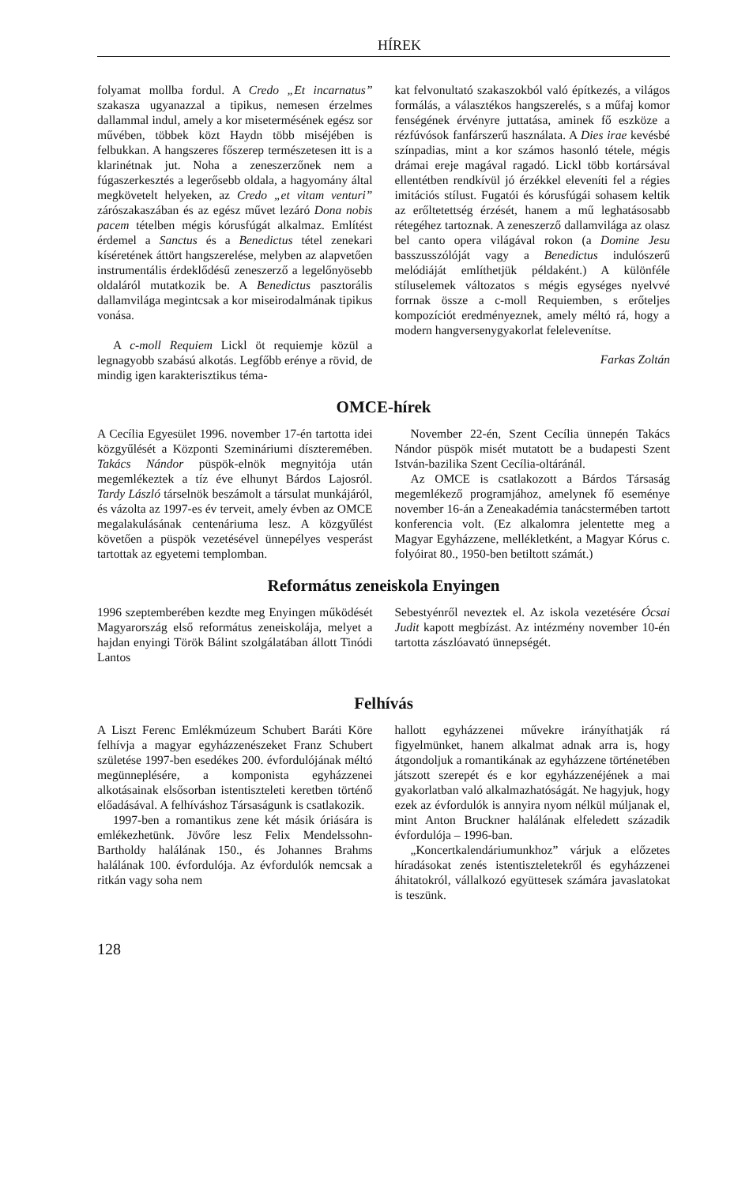HÍREK
folyamat mollba fordul. A Credo „Et incarnatus” szakasza ugyanazzal a tipikus, nemesen érzelmes dallammal indul, amely a kor misetermésének egész sor művében, többek közt Haydn több miséjében is felbukkan. A hangszeres főszerep természetesen itt is a klarinétnak jut. Noha a zeneszerzőnek nem a fúgaszerkesztés a legerősebb oldala, a hagyomány által megkövetelt helyeken, az Credo „et vitam venturi” zárószakaszában és az egész művet lezáró Dona nobis pacem tételben mégis kórusfúgát alkalmaz. Említést érdemel a Sanctus és a Benedictus tétel zenekari kíséretének áttört hangszerelése, melyben az alapvetően instrumentális érdeklődésű zeneszerző a legelőnyösebb oldaláról mutatkozik be. A Benedictus pasztorális dallamvilága megintcsak a kor miseirodalmának tipikus vonása.
A c-moll Requiem Lickl öt requiemje közül a legnagyobb szabású alkotás. Legfőbb erénye a rövid, de mindig igen karakterisztikus téma-
kat felvonultató szakaszokból való építkezés, a világos formálás, a választékos hangszerelés, s a műfaj komor fenségének érvényre juttatása, aminek fő eszköze a rézfúvósok fanfárszerű használata. A Dies irae kevésbé színpadias, mint a kor számos hasonló tétele, mégis drámai ereje magával ragadó. Lickl több kortársával ellentétben rendkívül jó érzékkel eleveníti fel a régies imitációs stílust. Fugatói és kórusfúgái sohasem keltik az erőltetettség érzését, hanem a mű leghatásosabb rétegéhez tartoznak. A zeneszerző dallamvilága az olasz bel canto opera világával rokon (a Domine Jesu basszusszólóját vagy a Benedictus indulószerű melódiáját említhetjük példaként.) A különféle stíluselemek változatos s mégis egységes nyelvvé forrnak össze a c-moll Requiemben, s erőteljes kompozíciót eredményeznek, amely méltó rá, hogy a modern hangversenygyakorlat felelevenítse.
Farkas Zoltán
OMCE-hírek
A Cecília Egyesület 1996. november 17-én tartotta idei közgyűlését a Központi Szemináriumi díszteremében. Takács Nándor püspök-elnök megnyitója után megemlékeztek a tíz éve elhunyt Bárdos Lajosról. Tardy László társelnök beszámolt a társulat munkájáról, és vázolta az 1997-es év terveit, amely évben az OMCE megalakulásának centenáriuma lesz. A közgyűlést követően a püspök vezetésével ünnepélyes vesperást tartottak az egyetemi templomban.
November 22-én, Szent Cecília ünnepén Takács Nándor püspök misét mutatott be a budapesti Szent István-bazilika Szent Cecília-oltáránál.
Az OMCE is csatlakozott a Bárdos Társaság megemlékező programjához, amelynek fő eseménye november 16-án a Zeneakadémia tanácstermében tartott konferencia volt. (Ez alkalomra jelentette meg a Magyar Egyházzene, mellékletként, a Magyar Kórus c. folyóirat 80., 1950-ben betiltott számát.)
Református zeneiskola Enyingen
1996 szeptemberében kezdte meg Enyingen működését Magyarország első református zeneiskolája, melyet a hajdan enyingi Török Bálint szolgálatában állott Tinódi Lantos
Sebestyénről neveztek el. Az iskola vezetésére Ócsai Judit kapott megbízást. Az intézmény november 10-én tartotta zászlóavató ünnepségét.
Felhívás
A Liszt Ferenc Emlékmúzeum Schubert Baráti Köre felhívja a magyar egyházzenészeket Franz Schubert születése 1997-ben esedékes 200. évfordulójának méltó megünneplésére, a komponista egyházzenei alkotásainak elsősorban istentiszteleti keretben történő előadásával. A felhíváshoz Társaságunk is csatlakozik.
1997-ben a romantikus zene két másik óriására is emlékezhetünk. Jövőre lesz Felix Mendelssohn-Bartholdy halálának 150., és Johannes Brahms halálának 100. évfordulója. Az évfordulók nemcsak a ritkán vagy soha nem
hallott egyházzenei művekre irányíthatják rá figyelmünket, hanem alkalmat adnak arra is, hogy átgondoljuk a romantikának az egyházzene történetében játszott szerepét és e kor egyházzenéjének a mai gyakorlatban való alkalmazhatóságát. Ne hagyjuk, hogy ezek az évfordulók is annyira nyom nélkül múljanak el, mint Anton Bruckner halálának elfeledett századik évfordulója – 1996-ban.
„Koncertkalendáriumunkhoz” várjuk a előzetes híradásokat zenés istentiszteletekről és egyházzenei áhitatokról, vállalkozó együttesek számára javaslatokat is teszünk.
128